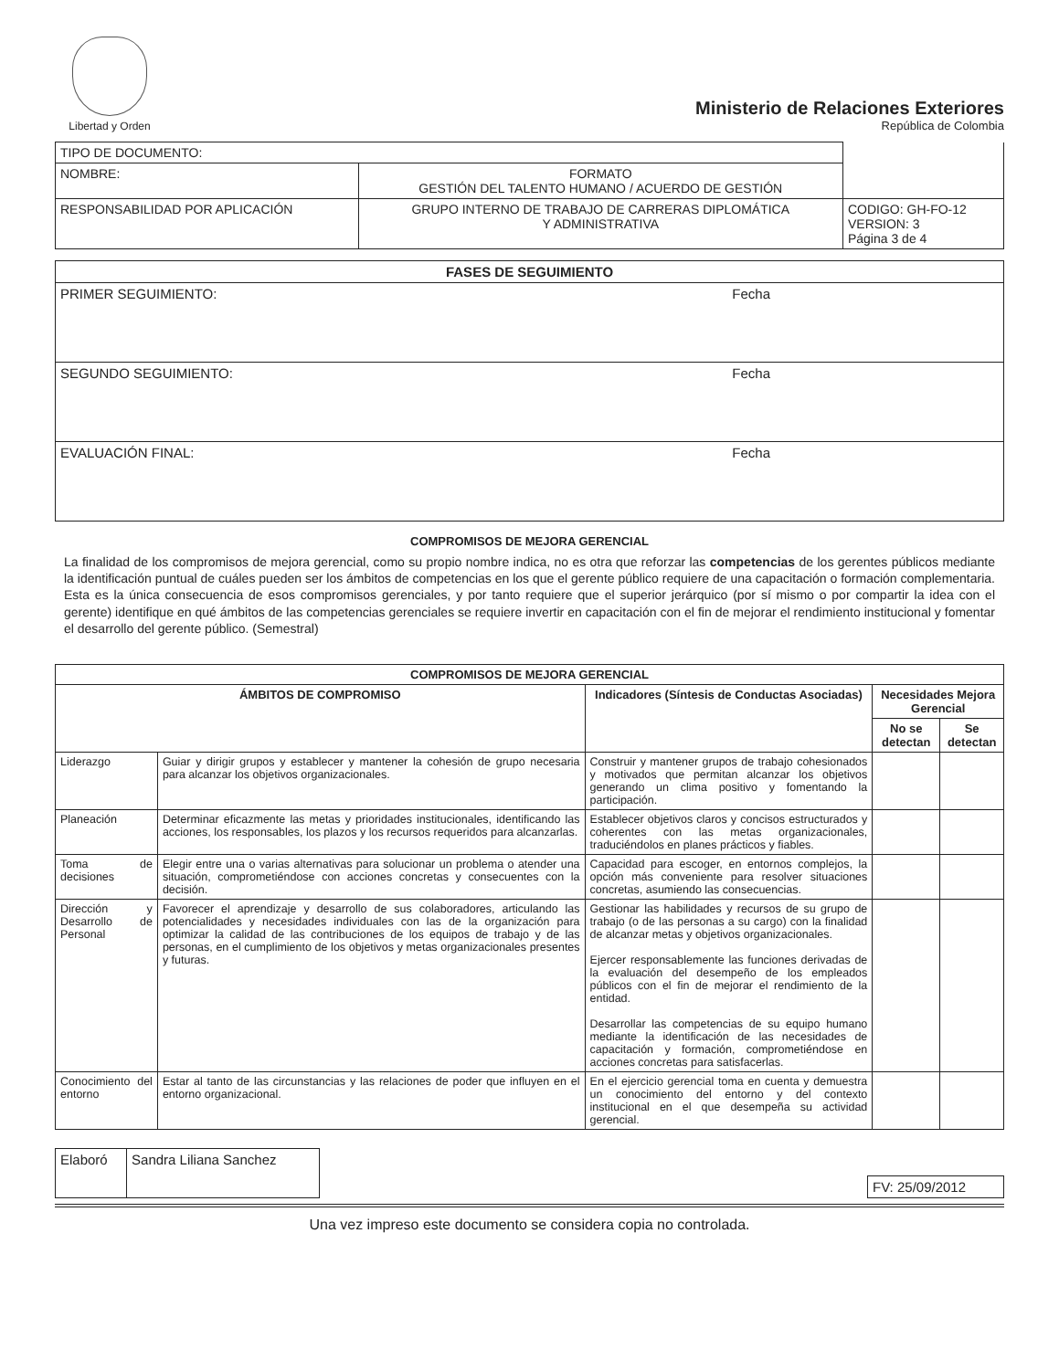Libertad y Orden
Ministerio de Relaciones Exteriores
República de Colombia
| TIPO DE DOCUMENTO: | | |
| NOMBRE: | FORMATO GESTIÓN DEL TALENTO HUMANO / ACUERDO DE GESTIÓN | |
| RESPONSABILIDAD POR APLICACIÓN | GRUPO INTERNO DE TRABAJO DE CARRERAS DIPLOMÁTICA Y ADMINISTRATIVA | CODIGO: GH-FO-12 VERSION: 3 Página 3 de 4 |
| FASES DE SEGUIMIENTO |
| --- |
| PRIMER SEGUIMIENTO: Fecha |
| SEGUNDO SEGUIMIENTO: Fecha |
| EVALUACIÓN FINAL: Fecha |
COMPROMISOS DE MEJORA GERENCIAL
La finalidad de los compromisos de mejora gerencial, como su propio nombre indica, no es otra que reforzar las competencias de los gerentes públicos mediante la identificación puntual de cuáles pueden ser los ámbitos de competencias en los que el gerente público requiere de una capacitación o formación complementaria. Esta es la única consecuencia de esos compromisos gerenciales, y por tanto requiere que el superior jerárquico (por sí mismo o por compartir la idea con el gerente) identifique en qué ámbitos de las competencias gerenciales se requiere invertir en capacitación con el fin de mejorar el rendimiento institucional y fomentar el desarrollo del gerente público. (Semestral)
| COMPROMISOS DE MEJORA GERENCIAL | | | | |
| --- | --- | --- | --- | --- |
| ÁMBITOS DE COMPROMISO | | Indicadores (Síntesis de Conductas Asociadas) | Necesidades Mejora Gerencial | |
| | | | No se detectan | Se detectan |
| Liderazgo | Guiar y dirigir grupos y establecer y mantener la cohesión de grupo necesaria para alcanzar los objetivos organizacionales. | Construir y mantener grupos de trabajo cohesionados y motivados que permitan alcanzar los objetivos generando un clima positivo y fomentando la participación. | | |
| Planeación | Determinar eficazmente las metas y prioridades institucionales, identificando las acciones, los responsables, los plazos y los recursos requeridos para alcanzarlas. | Establecer objetivos claros y concisos estructurados y coherentes con las metas organizacionales, traduciéndolos en planes prácticos y fiables. | | |
| Toma de decisiones | Elegir entre una o varias alternativas para solucionar un problema o atender una situación, comprometiéndose con acciones concretas y consecuentes con la decisión. | Capacidad para escoger, en entornos complejos, la opción más conveniente para resolver situaciones concretas, asumiendo las consecuencias. | | |
| Dirección y Desarrollo de Personal | Favorecer el aprendizaje y desarrollo de sus colaboradores, articulando las potencialidades y necesidades individuales con las de la organización para optimizar la calidad de las contribuciones de los equipos de trabajo y de las personas, en el cumplimiento de los objetivos y metas organizacionales presentes y futuras. | Gestionar las habilidades y recursos de su grupo de trabajo (o de las personas a su cargo) con la finalidad de alcanzar metas y objetivos organizacionales. Ejercer responsablemente las funciones derivadas de la evaluación del desempeño de los empleados públicos con el fin de mejorar el rendimiento de la entidad. Desarrollar las competencias de su equipo humano mediante la identificación de las necesidades de capacitación y formación, comprometiéndose en acciones concretas para satisfacerlas. | | |
| Conocimiento del entorno | Estar al tanto de las circunstancias y las relaciones de poder que influyen en el entorno organizacional. | En el ejercicio gerencial toma en cuenta y demuestra un conocimiento del entorno y del contexto institucional en el que desempeña su actividad gerencial. | | |
| Elaboró | Sandra Liliana Sanchez |
| FV: 25/09/2012 |
Una vez impreso este documento se considera copia no controlada.